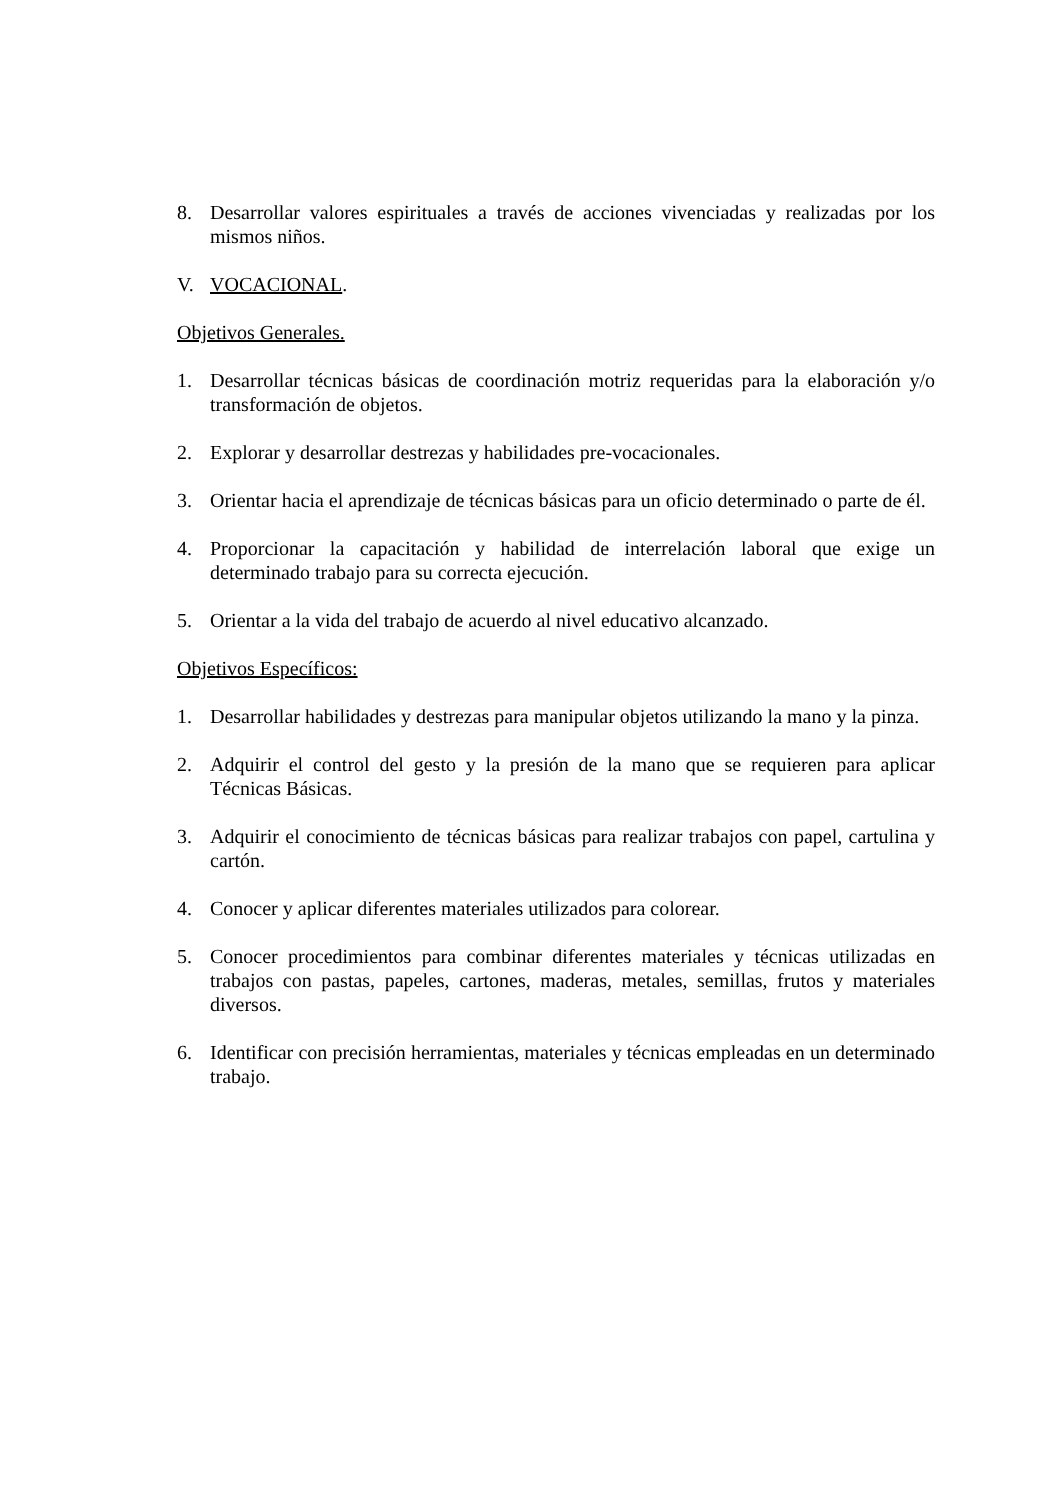8. Desarrollar valores espirituales a través de acciones vivenciadas y realizadas por los mismos niños.
V. VOCACIONAL.
Objetivos Generales.
1. Desarrollar técnicas básicas de coordinación motriz requeridas para la elaboración y/o transformación de objetos.
2. Explorar y desarrollar destrezas y habilidades pre-vocacionales.
3. Orientar hacia el aprendizaje de técnicas básicas para un oficio determinado o parte de él.
4. Proporcionar la capacitación y habilidad de interrelación laboral que exige un determinado trabajo para su correcta ejecución.
5. Orientar a la vida del trabajo de acuerdo al nivel educativo alcanzado.
Objetivos Específicos:
1. Desarrollar habilidades y destrezas para manipular objetos utilizando la mano y la pinza.
2. Adquirir el control del gesto y la presión de la mano que se requieren para aplicar Técnicas Básicas.
3. Adquirir el conocimiento de técnicas básicas para realizar trabajos con papel, cartulina y cartón.
4. Conocer y aplicar diferentes materiales utilizados para colorear.
5. Conocer procedimientos para combinar diferentes materiales y técnicas utilizadas en trabajos con pastas, papeles, cartones, maderas, metales, semillas, frutos y materiales diversos.
6. Identificar con precisión herramientas, materiales y técnicas empleadas en un determinado trabajo.